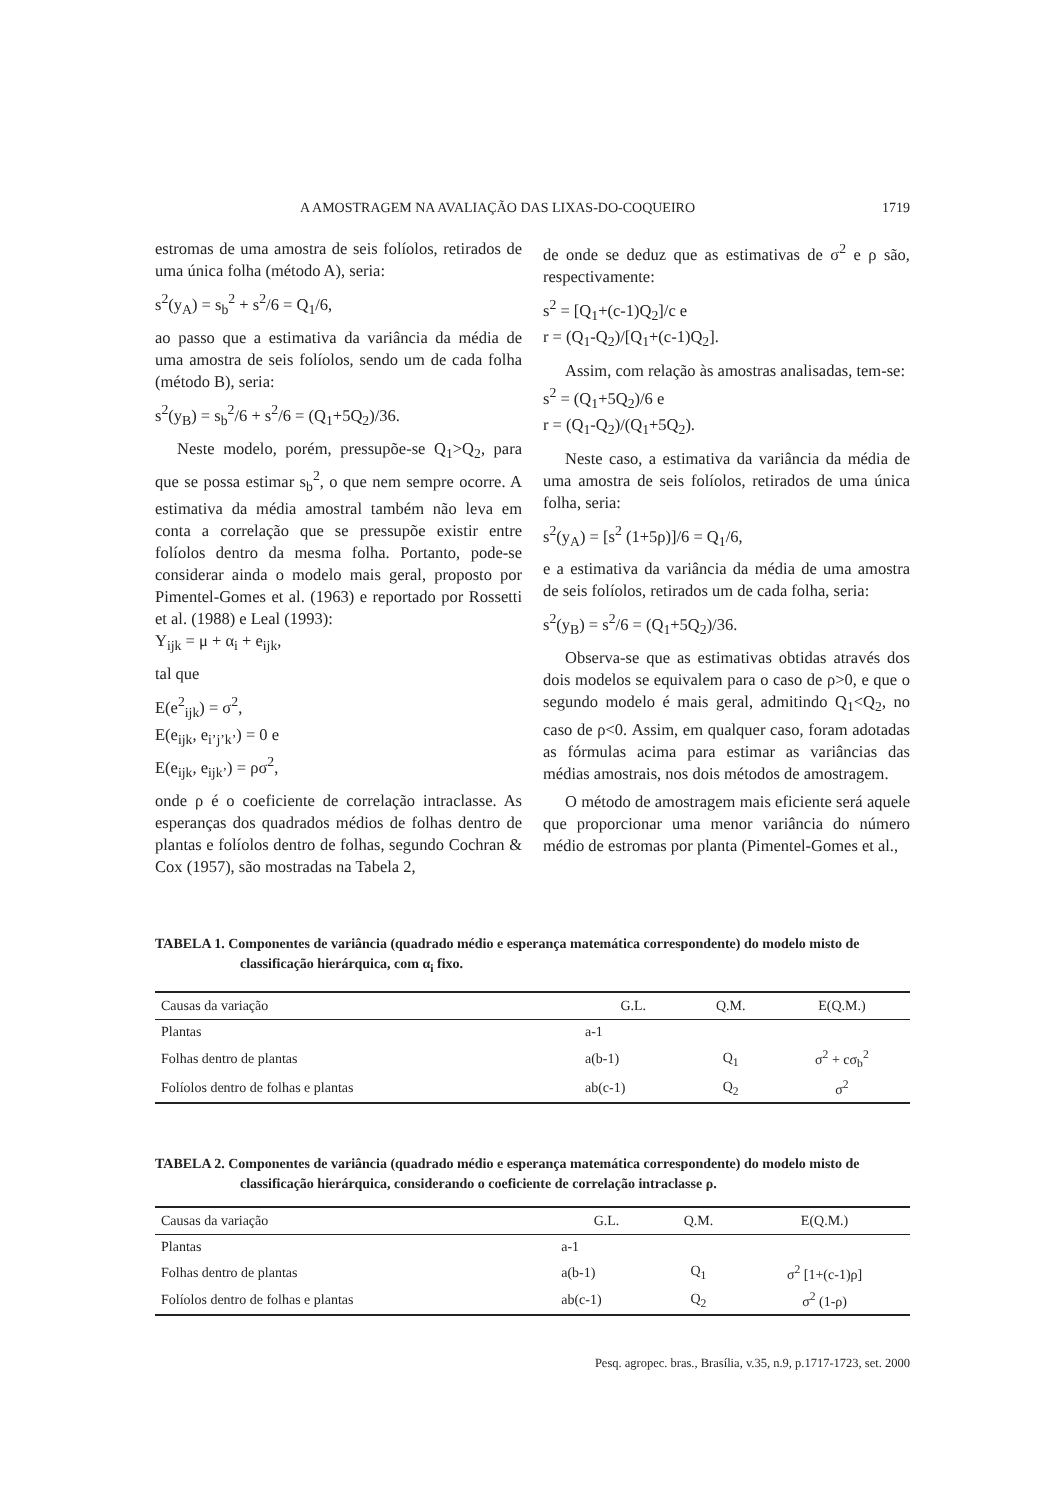A AMOSTRAGEM NA AVALIAÇÃO DAS LIXAS-DO-COQUEIRO 1719
estromas de uma amostra de seis folíolos, retirados de uma única folha (método A), seria:
s<sup>2</sup>(y<sub>A</sub>) = s<sub>b</sub><sup>2</sup> + s<sup>2</sup>/6 = Q<sub>1</sub>/6,
ao passo que a estimativa da variância da média de uma amostra de seis folíolos, sendo um de cada folha (método B), seria:
s<sup>2</sup>(y<sub>B</sub>) = s<sub>b</sub><sup>2</sup>/6 + s<sup>2</sup>/6 = (Q<sub>1</sub>+5Q<sub>2</sub>)/36.
Neste modelo, porém, pressupõe-se Q<sub>1</sub>>Q<sub>2</sub>, para que se possa estimar s<sub>b</sub><sup>2</sup>, o que nem sempre ocorre. A estimativa da média amostral também não leva em conta a correlação que se pressupõe existir entre folíolos dentro da mesma folha. Portanto, pode-se considerar ainda o modelo mais geral, proposto por Pimentel-Gomes et al. (1963) e reportado por Rossetti et al. (1988) e Leal (1993):
Y<sub>ijk</sub> = μ + α<sub>i</sub> + e<sub>ijk</sub>,
tal que
E(e<sup>2</sup><sub>ijk</sub>) = σ<sup>2</sup>,
E(e<sub>ijk</sub>, e<sub>i’j’k’</sub>) = 0 e
E(e<sub>ijk</sub>, e<sub>ijk’</sub>) = ρσ<sup>2</sup>,
onde ρ é o coeficiente de correlação intraclasse. As esperanças dos quadrados médios de folhas dentro de plantas e folíolos dentro de folhas, segundo Cochran & Cox (1957), são mostradas na Tabela 2,
de onde se deduz que as estimativas de σ<sup>2</sup> e ρ são, respectivamente:
s<sup>2</sup> = [Q<sub>1</sub>+(c-1)Q<sub>2</sub>]/c e
r = (Q<sub>1</sub>-Q<sub>2</sub>)/[Q<sub>1</sub>+(c-1)Q<sub>2</sub>].
Assim, com relação às amostras analisadas, tem-se:
s<sup>2</sup> = (Q<sub>1</sub>+5Q<sub>2</sub>)/6 e
r = (Q<sub>1</sub>-Q<sub>2</sub>)/(Q<sub>1</sub>+5Q<sub>2</sub>).
Neste caso, a estimativa da variância da média de uma amostra de seis folíolos, retirados de uma única folha, seria:
s<sup>2</sup>(y<sub>A</sub>) = [s<sup>2</sup> (1+5ρ)]/6 = Q<sub>1</sub>/6,
e a estimativa da variância da média de uma amostra de seis folíolos, retirados um de cada folha, seria:
s<sup>2</sup>(y<sub>B</sub>) = s<sup>2</sup>/6 = (Q<sub>1</sub>+5Q<sub>2</sub>)/36.
Observa-se que as estimativas obtidas através dos dois modelos se equivalem para o caso de ρ>0, e que o segundo modelo é mais geral, admitindo Q<sub>1</sub><Q<sub>2</sub>, no caso de ρ<0. Assim, em qualquer caso, foram adotadas as fórmulas acima para estimar as variâncias das médias amostrais, nos dois métodos de amostragem.
O método de amostragem mais eficiente será aquele que proporcionar uma menor variância do número médio de estromas por planta (Pimentel-Gomes et al.,
TABELA 1. Componentes de variância (quadrado médio e esperança matemática correspondente) do modelo misto de classificação hierárquica, com α<sub>i</sub> fixo.
| Causas da variação | G.L. | Q.M. | E(Q.M.) |
| --- | --- | --- | --- |
| Plantas | a-1 | | |
| Folhas dentro de plantas | a(b-1) | Q<sub>1</sub> | σ<sup>2</sup> + cσ<sub>b</sub><sup>2</sup> |
| Folíolos dentro de folhas e plantas | ab(c-1) | Q<sub>2</sub> | σ<sup>2</sup> |
TABELA 2. Componentes de variância (quadrado médio e esperança matemática correspondente) do modelo misto de classificação hierárquica, considerando o coeficiente de correlação intraclasse ρ.
| Causas da variação | G.L. | Q.M. | E(Q.M.) |
| --- | --- | --- | --- |
| Plantas | a-1 | | |
| Folhas dentro de plantas | a(b-1) | Q<sub>1</sub> | σ<sup>2</sup> [1+(c-1)ρ] |
| Folíolos dentro de folhas e plantas | ab(c-1) | Q<sub>2</sub> | σ<sup>2</sup> (1-ρ) |
Pesq. agropec. bras., Brasília, v.35, n.9, p.1717-1723, set. 2000